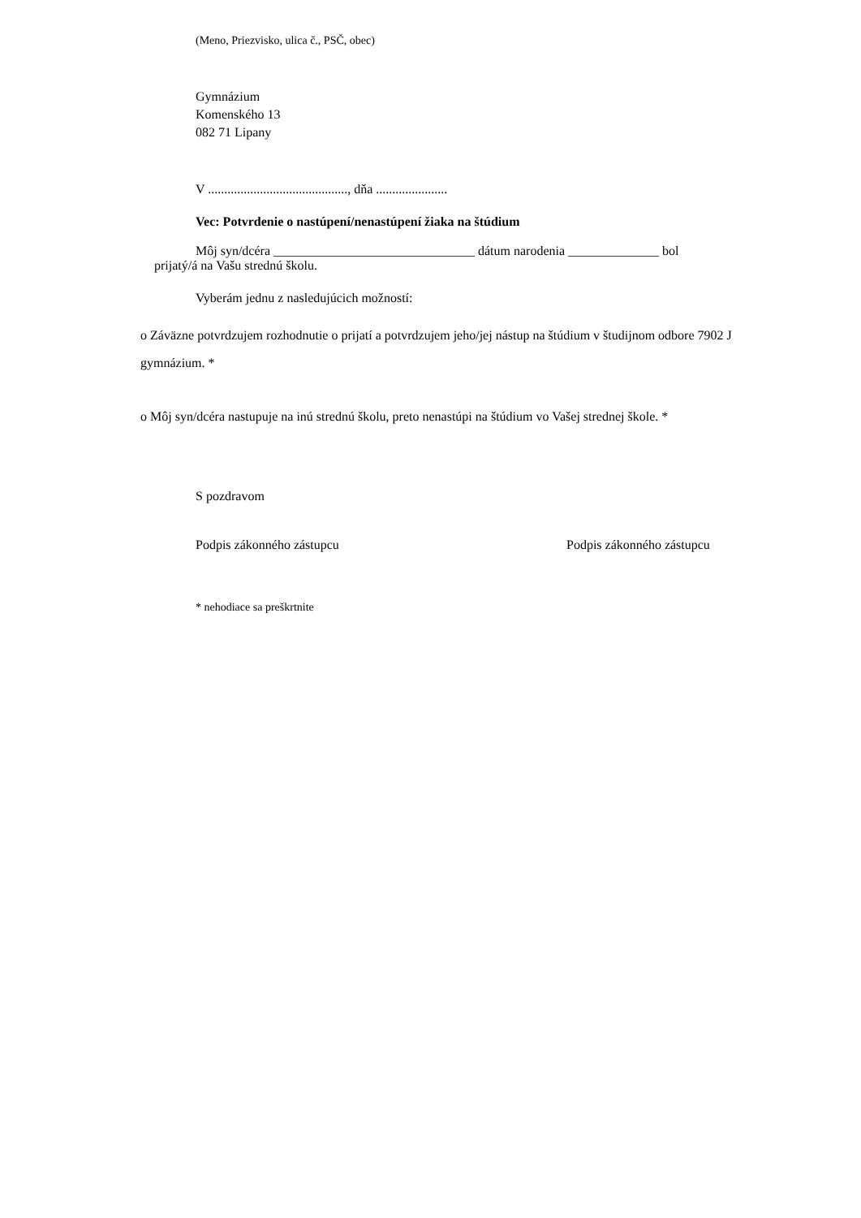(Meno, Priezvisko, ulica č., PSČ, obec)
Gymnázium
Komenského 13
082 71 Lipany
V ..........................................., dňa ......................
Vec: Potvrdenie o nastúpení/nenastúpení žiaka na štúdium
Môj syn/dcéra _______________________________ dátum narodenia ______________ bol
prijatý/á na Vašu strednú školu.
Vyberám jednu z nasledujúcich možností:
o Záväzne potvrdzujem rozhodnutie o prijatí a potvrdzujem jeho/jej nástup na štúdium v študijnom odbore 7902 J gymnázium. *
o Môj syn/dcéra nastupuje na inú strednú školu, preto nenastúpi na štúdium vo Vašej strednej škole. *
S pozdravom
Podpis zákonného zástupcu Podpis zákonného zástupcu
* nehodiace sa preškrtnite